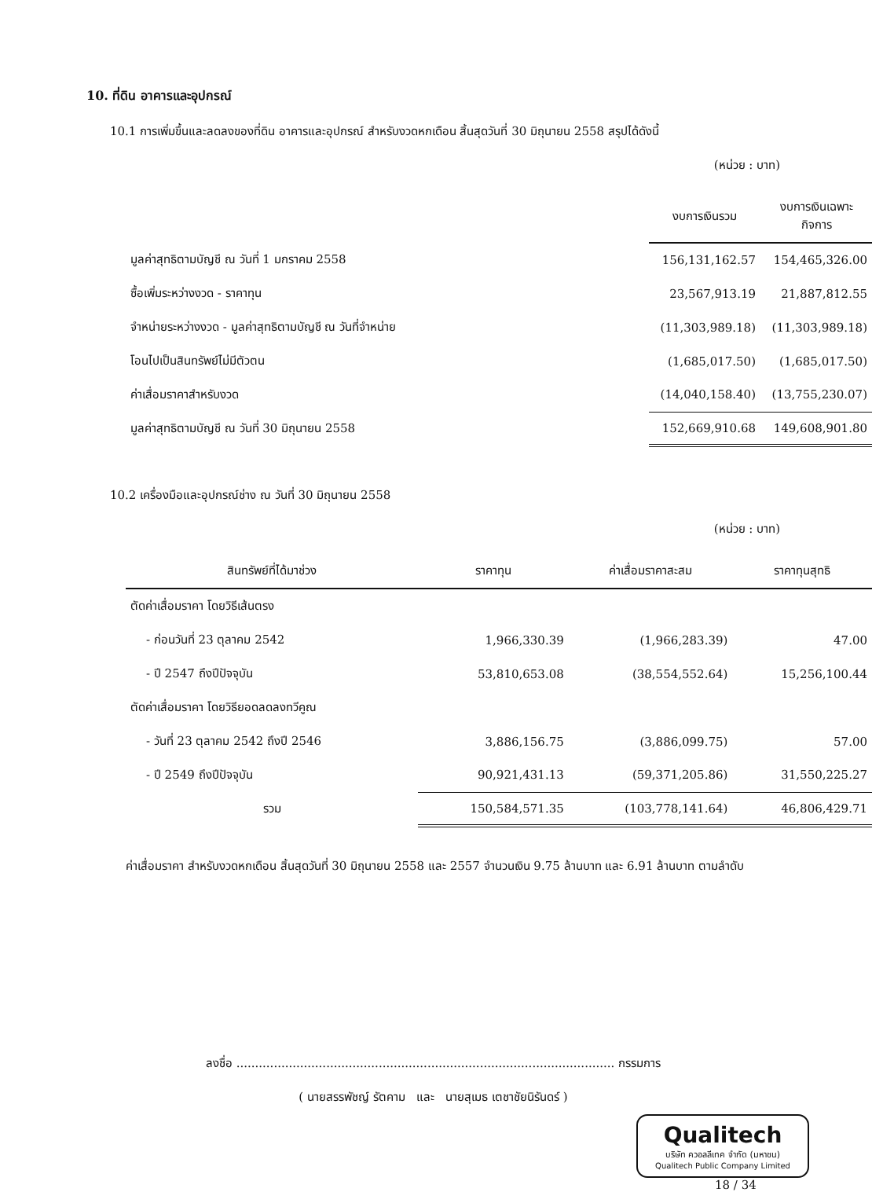10. ที่ดิน อาคารและอุปกรณ์
10.1 การเพิ่มขึ้นและลดลงของที่ดิน อาคารและอุปกรณ์ สำหรับงวดหกเดือน สิ้นสุดวันที่ 30 มิถุนายน 2558 สรุปได้ดังนี้
(หน่วย : บาท)
| | งบการเงินรวม | งบการเงินเฉพาะกิจการ |
| มูลค่าสุทธิตามบัญชี ณ วันที่ 1 มกราคม 2558 | 156,131,162.57 | 154,465,326.00 |
| ซื้อเพิ่มระหว่างงวด - ราคาทุน | 23,567,913.19 | 21,887,812.55 |
| จำหน่ายระหว่างงวด - มูลค่าสุทธิตามบัญชี ณ วันที่จำหน่าย | (11,303,989.18) | (11,303,989.18) |
| โอนไปเป็นสินทรัพย์ไม่มีตัวตน | (1,685,017.50) | (1,685,017.50) |
| ค่าเสื่อมราคาสำหรับงวด | (14,040,158.40) | (13,755,230.07) |
| มูลค่าสุทธิตามบัญชี ณ วันที่ 30 มิถุนายน 2558 | 152,669,910.68 | 149,608,901.80 |
10.2 เครื่องมือและอุปกรณ์ช่าง ณ วันที่ 30 มิถุนายน 2558
(หน่วย : บาท)
| สินทรัพย์ที่ได้มาช่วง | ราคาทุน | ค่าเสื่อมราคาสะสม | ราคาทุนสุทธิ |
| --- | --- | --- | --- |
| ตัดค่าเสื่อมราคา โดยวิธีเส้นตรง | | | |
| - ก่อนวันที่ 23 ตุลาคม 2542 | 1,966,330.39 | (1,966,283.39) | 47.00 |
| - ปี 2547 ถึงปีปัจจุบัน | 53,810,653.08 | (38,554,552.64) | 15,256,100.44 |
| ตัดค่าเสื่อมราคา โดยวิธียอดลดลงทวีคูณ | | | |
| - วันที่ 23 ตุลาคม 2542 ถึงปี 2546 | 3,886,156.75 | (3,886,099.75) | 57.00 |
| - ปี 2549 ถึงปีปัจจุบัน | 90,921,431.13 | (59,371,205.86) | 31,550,225.27 |
| รวม | 150,584,571.35 | (103,778,141.64) | 46,806,429.71 |
ค่าเสื่อมราคา สำหรับงวดหกเดือน สิ้นสุดวันที่ 30 มิถุนายน 2558 และ 2557 จำนวนเงิน 9.75 ล้านบาท และ 6.91 ล้านบาท ตามลำดับ
ลงชื่อ ..................................................................................................... กรรมการ
( นายสรรพัชญ์ รัตคาม และ นายสุเมธ เตชาชัยนิรันดร์ )
Qualitech
บริษัท ควอลลีเทค จำกัด (มหาชน)
Qualitech Public Company Limited
18 / 34